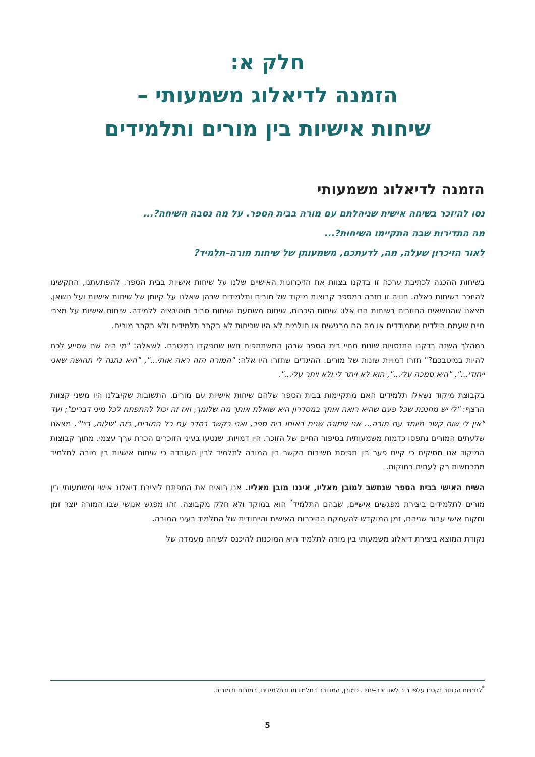חלק א:
הזמנה לדיאלוג משמעותי –
שיחות אישיות בין מורים ותלמידים
הזמנה לדיאלוג משמעותי
נסו להיזכר בשיחה אישית שניהלתם עם מורה בבית הספר. על מה נסבה השיחה?...
מה התדירות שבה התקיימו השיחות?...
לאור הזיכרון שעלה, מה, לדעתכם, משמעותן של שיחות מורה–תלמיד?
בשיחות ההכנה לכתיבת ערכה זו בדקנו בצוות את הזיכרונות האישיים שלנו על שיחות אישיות בבית הספר. להפתעתנו, התקשינו להיזכר בשיחות כאלה. חוויה זו חזרה במספר קבוצות מיקוד של מורים ותלמידים שבהן שאלנו על קיומן של שיחות אישיות ועל נושאן. מצאנו שהנושאים החוזרים בשיחות הם אלו: שיחות היכרות, שיחות משמעת ושיחות סביב מוטיבציה ללמידה. שיחות אישיות על מצבי חיים שעמם הילדים מתמודדים או מה הם מרגישים או חולמים לא היו שכיחות לא בקרב תלמידים ולא בקרב מורים.
במהלך השנה בדקנו התנסויות שונות מחיי בית הספר שבהן המשתתפים חשו שתפקדו במיטבם. לשאלה: "מי היה שם שסייע לכם להיות במיטבכם?" חזרו דמויות שונות של מורים. ההיגדים שחזרו היו אלה: "המורה הזה ראה אותי...", "היא נתנה לי תחושה שאני ייחודי...", "היא סמכה עלי...", הוא לא ויתר לי ולא ויתר עלי...".
בקבוצת מיקוד נשאלו תלמידים האם מתקיימות בבית הספר שלהם שיחות אישיות עם מורים. התשובות שקיבלנו היו משני קצוות הרצף: "לי יש מחנכת שכל פעם שהיא רואה אותך במסדרון היא שואלת אותך מה שלומך, ואז זה יכול להתפתח לכל מיני דברים"; ועד "אין לי שום קשר מיוחד עם מורה... אני שמונה שנים באותו בית ספר, ואני בקשר בסדר עם כל המורים, כזה 'שלום, ביי'". מצאנו שלעתים המורים נתפסו כדמות משמעותית בסיפור החיים של הזוכר. היו דמויות, שנטעו בעיני הזוכרים הכרת ערך עצמי. מתוך קבוצות המיקוד אנו מסיקים כי קיים פער בין תפיסת חשיבות הקשר בין המורה לתלמיד לבין העובדה כי שיחות אישיות בין מורה לתלמיד מתרחשות רק לעתים רחוקות.
השיח האישי בבית הספר שנחשב למובן מאליו, איננו מובן מאליו. אנו רואים את המפתח ליצירת דיאלוג אישי ומשמעותי בין מורים לתלמידים ביצירת מפגשים אישיים, שבהם התלמיד<sup>*</sup> הוא במוקד ולא חלק מקבוצה. זהו מפגש אנושי שבו המורה יוצר זמן ומקום אישי עבור שניהם, זמן המוקדש להעמקת ההיכרות האישית והייחודית של התלמיד בעיני המורה.
נקודת המוצא ביצירת דיאלוג משמעותי בין מורה לתלמיד היא המוכנות להיכנס לשיחה מעמדה של
<sup>*</sup> לנוחיות הכתוב נקטנו עלפי רוב לשון זכר–יחיד. כמובן, המדובר בתלמידות ובתלמידים, במורות ובמורים.
5